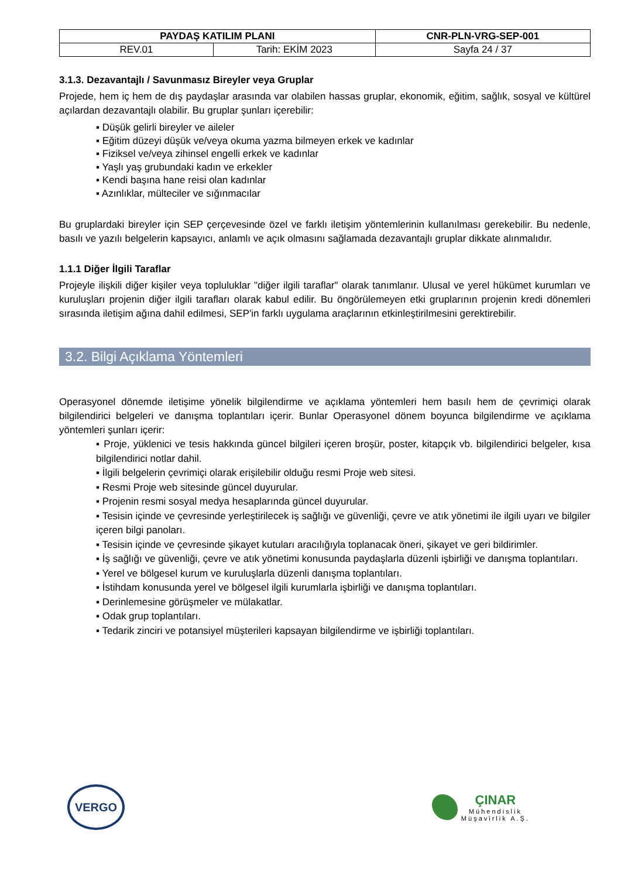| PAYDAŞ KATILIM PLANI | | CNR-PLN-VRG-SEP-001 |
| REV.01 | Tarih: EKİM 2023 | Sayfa 24 / 37 |
3.1.3. Dezavantajlı / Savunmasız Bireyler veya Gruplar
Projede, hem iç hem de dış paydaşlar arasında var olabilen hassas gruplar, ekonomik, eğitim, sağlık, sosyal ve kültürel açılardan dezavantajlı olabilir. Bu gruplar şunları içerebilir:
▪ Düşük gelirli bireyler ve aileler
▪ Eğitim düzeyi düşük ve/veya okuma yazma bilmeyen erkek ve kadınlar
▪ Fiziksel ve/veya zihinsel engelli erkek ve kadınlar
▪ Yaşlı yaş grubundaki kadın ve erkekler
▪ Kendi başına hane reisi olan kadınlar
▪ Azınlıklar, mülteciler ve sığınmacılar
Bu gruplardaki bireyler için SEP çerçevesinde özel ve farklı iletişim yöntemlerinin kullanılması gerekebilir. Bu nedenle, basılı ve yazılı belgelerin kapsayıcı, anlamlı ve açık olmasını sağlamada dezavantajlı gruplar dikkate alınmalıdır.
1.1.1 Diğer İlgili Taraflar
Projeyle ilişkili diğer kişiler veya topluluklar "diğer ilgili taraflar" olarak tanımlanır. Ulusal ve yerel hükümet kurumları ve kuruluşları projenin diğer ilgili tarafları olarak kabul edilir. Bu öngörülemeyen etki gruplarının projenin kredi dönemleri sırasında iletişim ağına dahil edilmesi, SEP'in farklı uygulama araçlarının etkinleştirilmesini gerektirebilir.
3.2. Bilgi Açıklama Yöntemleri
Operasyonel dönemde iletişime yönelik bilgilendirme ve açıklama yöntemleri hem basılı hem de çevrimiçi olarak bilgilendirici belgeleri ve danışma toplantıları içerir. Bunlar Operasyonel dönem boyunca bilgilendirme ve açıklama yöntemleri şunları içerir:
▪ Proje, yüklenici ve tesis hakkında güncel bilgileri içeren broşür, poster, kitapçık vb. bilgilendirici belgeler, kısa bilgilendirici notlar dahil.
▪ İlgili belgelerin çevrimiçi olarak erişilebilir olduğu resmi Proje web sitesi.
▪ Resmi Proje web sitesinde güncel duyurular.
▪ Projenin resmi sosyal medya hesaplarında güncel duyurular.
▪ Tesisin içinde ve çevresinde yerleştirilecek iş sağlığı ve güvenliği, çevre ve atık yönetimi ile ilgili uyarı ve bilgiler içeren bilgi panoları.
▪ Tesisin içinde ve çevresinde şikayet kutuları aracılığıyla toplanacak öneri, şikayet ve geri bildirimler.
▪ İş sağlığı ve güvenliği, çevre ve atık yönetimi konusunda paydaşlarla düzenli işbirliği ve danışma toplantıları.
▪ Yerel ve bölgesel kurum ve kuruluşlarla düzenli danışma toplantıları.
▪ İstihdam konusunda yerel ve bölgesel ilgili kurumlarla işbirliği ve danışma toplantıları.
▪ Derinlemesine görüşmeler ve mülakatlar.
▪ Odak grup toplantıları.
▪ Tedarik zinciri ve potansiyel müşterileri kapsayan bilgilendirme ve işbirliği toplantıları.
VERGO
ÇINAR
Mühendislik
Müşavirlik A.Ş.